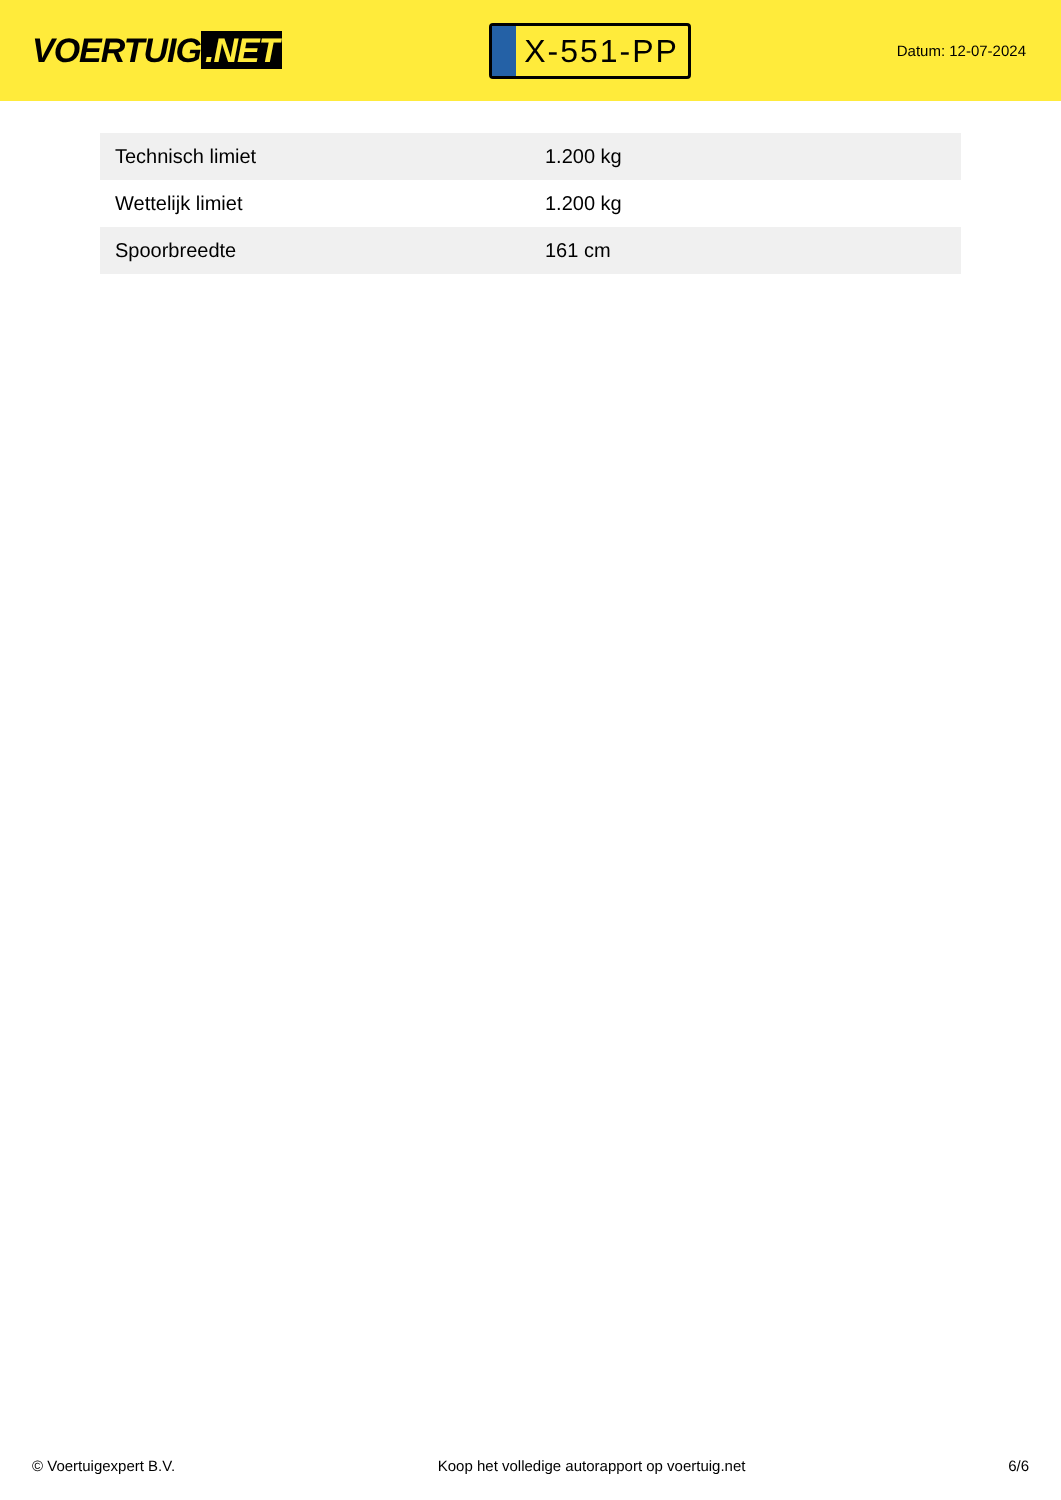VOERTUIG.NET
X-551-PP
Datum: 12-07-2024
| Technisch limiet | 1.200 kg |
| Wettelijk limiet | 1.200 kg |
| Spoorbreedte | 161 cm |
© Voertuigexpert B.V. Koop het volledige autorapport op voertuig.net 6/6